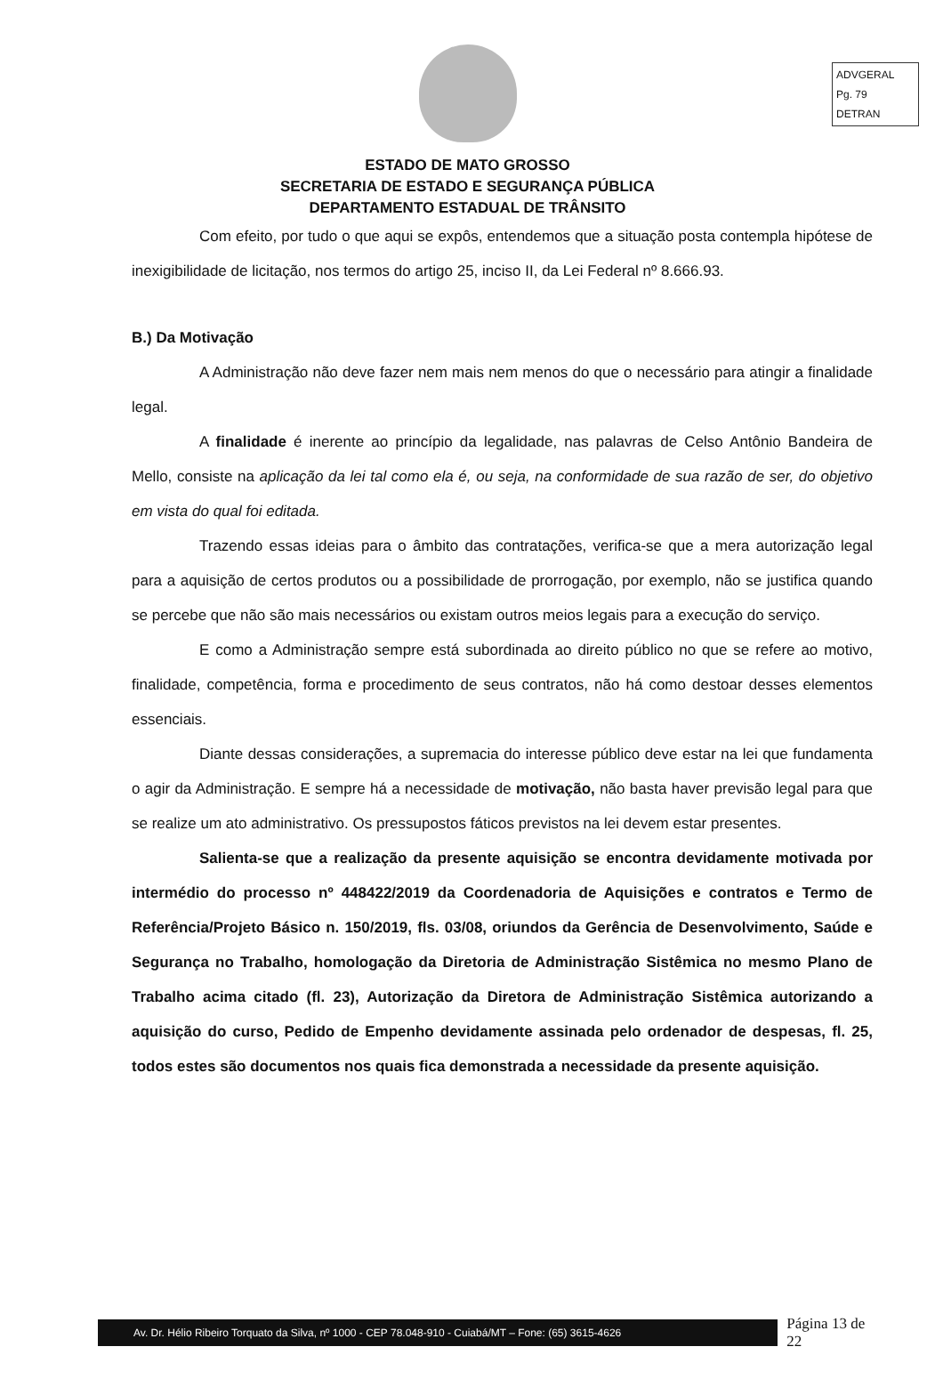ADVGERAL
Pg. 79
DETRAN
ESTADO DE MATO GROSSO
SECRETARIA DE ESTADO E SEGURANÇA PÚBLICA
DEPARTAMENTO ESTADUAL DE TRÂNSITO
Com efeito, por tudo o que aqui se expôs, entendemos que a situação posta contempla hipótese de inexigibilidade de licitação, nos termos do artigo 25, inciso II, da Lei Federal nº 8.666.93.
B.) Da Motivação
A Administração não deve fazer nem mais nem menos do que o necessário para atingir a finalidade legal.
A finalidade é inerente ao princípio da legalidade, nas palavras de Celso Antônio Bandeira de Mello, consiste na aplicação da lei tal como ela é, ou seja, na conformidade de sua razão de ser, do objetivo em vista do qual foi editada.
Trazendo essas ideias para o âmbito das contratações, verifica-se que a mera autorização legal para a aquisição de certos produtos ou a possibilidade de prorrogação, por exemplo, não se justifica quando se percebe que não são mais necessários ou existam outros meios legais para a execução do serviço.
E como a Administração sempre está subordinada ao direito público no que se refere ao motivo, finalidade, competência, forma e procedimento de seus contratos, não há como destoar desses elementos essenciais.
Diante dessas considerações, a supremacia do interesse público deve estar na lei que fundamenta o agir da Administração. E sempre há a necessidade de motivação, não basta haver previsão legal para que se realize um ato administrativo. Os pressupostos fáticos previstos na lei devem estar presentes.
Salienta-se que a realização da presente aquisição se encontra devidamente motivada por intermédio do processo nº 448422/2019 da Coordenadoria de Aquisições e contratos e Termo de Referência/Projeto Básico n. 150/2019, fls. 03/08, oriundos da Gerência de Desenvolvimento, Saúde e Segurança no Trabalho, homologação da Diretoria de Administração Sistêmica no mesmo Plano de Trabalho acima citado (fl. 23), Autorização da Diretora de Administração Sistêmica autorizando a aquisição do curso, Pedido de Empenho devidamente assinada pelo ordenador de despesas, fl. 25, todos estes são documentos nos quais fica demonstrada a necessidade da presente aquisição.
Av. Dr. Hélio Ribeiro Torquato da Silva, nº 1000 - CEP 78.048-910 - Cuiabá/MT – Fone: (65) 3615-4626
Página 13 de 22